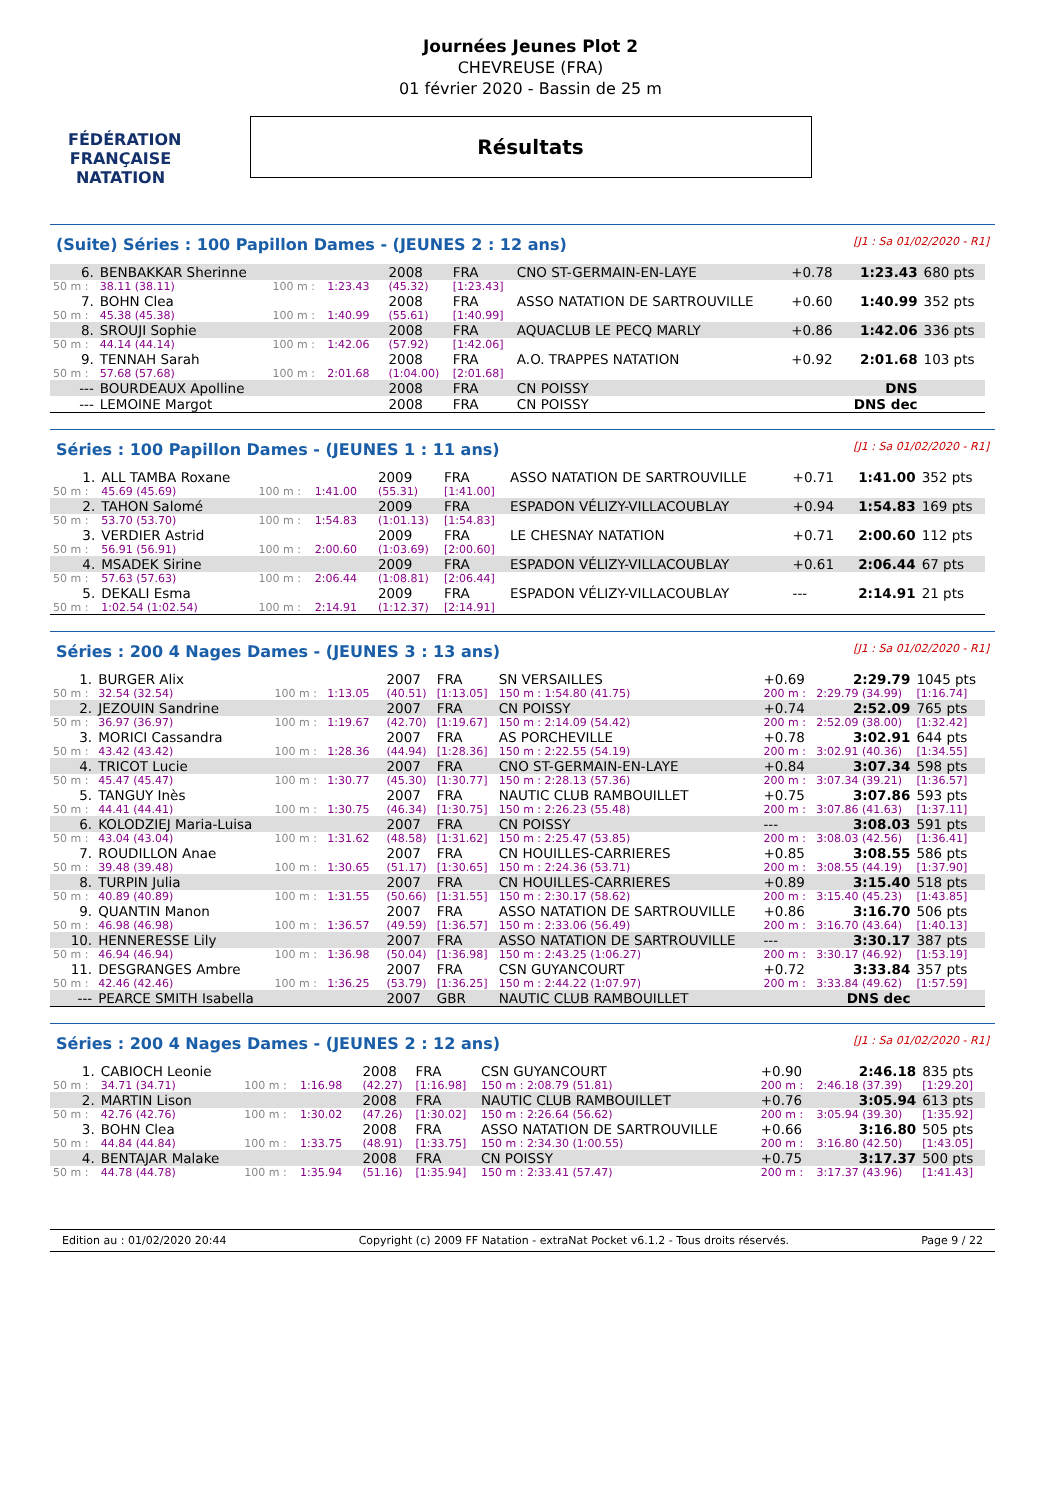FÉDÉRATION FRANÇAISE
NATATION
Journées Jeunes Plot 2
CHEVREUSE (FRA)
01 février 2020 - Bassin de 25 m
Résultats
(Suite) Séries : 100 Papillon Dames - (JEUNES 2 : 12 ans) [J1 : Sa 01/02/2020 - R1]
| 6. | BENBAKKAR Sherinne | | | | 2008 | FRA | CNO ST-GERMAIN-EN-LAYE | +0.78 | 1:23.43 | 680 pts |
| 50 m : | 38.11 (38.11) | 100 m : | 1:23.43 | | (45.32) | [1:23.43] | | | | |
| 7. | BOHN Clea | | | | 2008 | FRA | ASSO NATATION DE SARTROUVILLE | +0.60 | 1:40.99 | 352 pts |
| 50 m : | 45.38 (45.38) | 100 m : | 1:40.99 | | (55.61) | [1:40.99] | | | | |
| 8. | SROUJI Sophie | | | | 2008 | FRA | AQUACLUB LE PECQ MARLY | +0.86 | 1:42.06 | 336 pts |
| 50 m : | 44.14 (44.14) | 100 m : | 1:42.06 | | (57.92) | [1:42.06] | | | | |
| 9. | TENNAH Sarah | | | | 2008 | FRA | A.O. TRAPPES NATATION | +0.92 | 2:01.68 | 103 pts |
| 50 m : | 57.68 (57.68) | 100 m : | 2:01.68 | | (1:04.00) | [2:01.68] | | | | |
| --- | BOURDEAUX Apolline | | | | 2008 | FRA | CN POISSY | | DNS | |
| --- | LEMOINE Margot | | | | 2008 | FRA | CN POISSY | | DNS dec | |
Séries : 100 Papillon Dames - (JEUNES 1 : 11 ans) [J1 : Sa 01/02/2020 - R1]
| 1. | ALL TAMBA Roxane | | | | 2009 | FRA | ASSO NATATION DE SARTROUVILLE | +0.71 | 1:41.00 | 352 pts |
| 50 m : | 45.69 (45.69) | 100 m : | 1:41.00 | | (55.31) | [1:41.00] | | | | |
| 2. | TAHON Salomé | | | | 2009 | FRA | ESPADON VÉLIZY-VILLACOUBLAY | +0.94 | 1:54.83 | 169 pts |
| 50 m : | 53.70 (53.70) | 100 m : | 1:54.83 | | (1:01.13) | [1:54.83] | | | | |
| 3. | VERDIER Astrid | | | | 2009 | FRA | LE CHESNAY NATATION | +0.71 | 2:00.60 | 112 pts |
| 50 m : | 56.91 (56.91) | 100 m : | 2:00.60 | | (1:03.69) | [2:00.60] | | | | |
| 4. | MSADEK Sirine | | | | 2009 | FRA | ESPADON VÉLIZY-VILLACOUBLAY | +0.61 | 2:06.44 | 67 pts |
| 50 m : | 57.63 (57.63) | 100 m : | 2:06.44 | | (1:08.81) | [2:06.44] | | | | |
| 5. | DEKALI Esma | | | | 2009 | FRA | ESPADON VÉLIZY-VILLACOUBLAY | --- | 2:14.91 | 21 pts |
| 50 m : | 1:02.54 (1:02.54) | 100 m : | 2:14.91 | | (1:12.37) | [2:14.91] | | | | |
Séries : 200 4 Nages Dames - (JEUNES 3 : 13 ans) [J1 : Sa 01/02/2020 - R1]
| 1. | BURGER Alix | | | | 2007 | FRA | SN VERSAILLES | +0.69 | 2:29.79 | 1045 pts |
| 50 m : | 32.54 (32.54) | 100 m : | 1:13.05 | | (40.51) | [1:13.05] | 150 m : 1:54.80 (41.75) | 200 m : | 2:29.79 (34.99) | [1:16.74] |
| 2. | JEZOUIN Sandrine | | | | 2007 | FRA | CN POISSY | +0.74 | 2:52.09 | 765 pts |
| 50 m : | 36.97 (36.97) | 100 m : | 1:19.67 | | (42.70) | [1:19.67] | 150 m : 2:14.09 (54.42) | 200 m : | 2:52.09 (38.00) | [1:32.42] |
| 3. | MORICI Cassandra | | | | 2007 | FRA | AS PORCHEVILLE | +0.78 | 3:02.91 | 644 pts |
| 50 m : | 43.42 (43.42) | 100 m : | 1:28.36 | | (44.94) | [1:28.36] | 150 m : 2:22.55 (54.19) | 200 m : | 3:02.91 (40.36) | [1:34.55] |
| 4. | TRICOT Lucie | | | | 2007 | FRA | CNO ST-GERMAIN-EN-LAYE | +0.84 | 3:07.34 | 598 pts |
| 50 m : | 45.47 (45.47) | 100 m : | 1:30.77 | | (45.30) | [1:30.77] | 150 m : 2:28.13 (57.36) | 200 m : | 3:07.34 (39.21) | [1:36.57] |
| 5. | TANGUY Inès | | | | 2007 | FRA | NAUTIC CLUB RAMBOUILLET | +0.75 | 3:07.86 | 593 pts |
| 50 m : | 44.41 (44.41) | 100 m : | 1:30.75 | | (46.34) | [1:30.75] | 150 m : 2:26.23 (55.48) | 200 m : | 3:07.86 (41.63) | [1:37.11] |
| 6. | KOLODZIEJ Maria-Luisa | | | | 2007 | FRA | CN POISSY | --- | 3:08.03 | 591 pts |
| 50 m : | 43.04 (43.04) | 100 m : | 1:31.62 | | (48.58) | [1:31.62] | 150 m : 2:25.47 (53.85) | 200 m : | 3:08.03 (42.56) | [1:36.41] |
| 7. | ROUDILLON Anae | | | | 2007 | FRA | CN HOUILLES-CARRIERES | +0.85 | 3:08.55 | 586 pts |
| 50 m : | 39.48 (39.48) | 100 m : | 1:30.65 | | (51.17) | [1:30.65] | 150 m : 2:24.36 (53.71) | 200 m : | 3:08.55 (44.19) | [1:37.90] |
| 8. | TURPIN Julia | | | | 2007 | FRA | CN HOUILLES-CARRIERES | +0.89 | 3:15.40 | 518 pts |
| 50 m : | 40.89 (40.89) | 100 m : | 1:31.55 | | (50.66) | [1:31.55] | 150 m : 2:30.17 (58.62) | 200 m : | 3:15.40 (45.23) | [1:43.85] |
| 9. | QUANTIN Manon | | | | 2007 | FRA | ASSO NATATION DE SARTROUVILLE | +0.86 | 3:16.70 | 506 pts |
| 50 m : | 46.98 (46.98) | 100 m : | 1:36.57 | | (49.59) | [1:36.57] | 150 m : 2:33.06 (56.49) | 200 m : | 3:16.70 (43.64) | [1:40.13] |
| 10. | HENNERESSE Lily | | | | 2007 | FRA | ASSO NATATION DE SARTROUVILLE | --- | 3:30.17 | 387 pts |
| 50 m : | 46.94 (46.94) | 100 m : | 1:36.98 | | (50.04) | [1:36.98] | 150 m : 2:43.25 (1:06.27) | 200 m : | 3:30.17 (46.92) | [1:53.19] |
| 11. | DESGRANGES Ambre | | | | 2007 | FRA | CSN GUYANCOURT | +0.72 | 3:33.84 | 357 pts |
| 50 m : | 42.46 (42.46) | 100 m : | 1:36.25 | | (53.79) | [1:36.25] | 150 m : 2:44.22 (1:07.97) | 200 m : | 3:33.84 (49.62) | [1:57.59] |
| --- | PEARCE SMITH Isabella | | | | 2007 | GBR | NAUTIC CLUB RAMBOUILLET | | DNS dec | |
Séries : 200 4 Nages Dames - (JEUNES 2 : 12 ans) [J1 : Sa 01/02/2020 - R1]
| 1. | CABIOCH Leonie | | | | 2008 | FRA | CSN GUYANCOURT | +0.90 | 2:46.18 | 835 pts |
| 50 m : | 34.71 (34.71) | 100 m : | 1:16.98 | | (42.27) | [1:16.98] | 150 m : 2:08.79 (51.81) | 200 m : | 2:46.18 (37.39) | [1:29.20] |
| 2. | MARTIN Lison | | | | 2008 | FRA | NAUTIC CLUB RAMBOUILLET | +0.76 | 3:05.94 | 613 pts |
| 50 m : | 42.76 (42.76) | 100 m : | 1:30.02 | | (47.26) | [1:30.02] | 150 m : 2:26.64 (56.62) | 200 m : | 3:05.94 (39.30) | [1:35.92] |
| 3. | BOHN Clea | | | | 2008 | FRA | ASSO NATATION DE SARTROUVILLE | +0.66 | 3:16.80 | 505 pts |
| 50 m : | 44.84 (44.84) | 100 m : | 1:33.75 | | (48.91) | [1:33.75] | 150 m : 2:34.30 (1:00.55) | 200 m : | 3:16.80 (42.50) | [1:43.05] |
| 4. | BENTAJAR Malake | | | | 2008 | FRA | CN POISSY | +0.75 | 3:17.37 | 500 pts |
| 50 m : | 44.78 (44.78) | 100 m : | 1:35.94 | | (51.16) | [1:35.94] | 150 m : 2:33.41 (57.47) | 200 m : | 3:17.37 (43.96) | [1:41.43] |
Edition au : 01/02/2020 20:44 Copyright (c) 2009 FF Natation - extraNat Pocket v6.1.2 - Tous droits réservés. Page 9 / 22